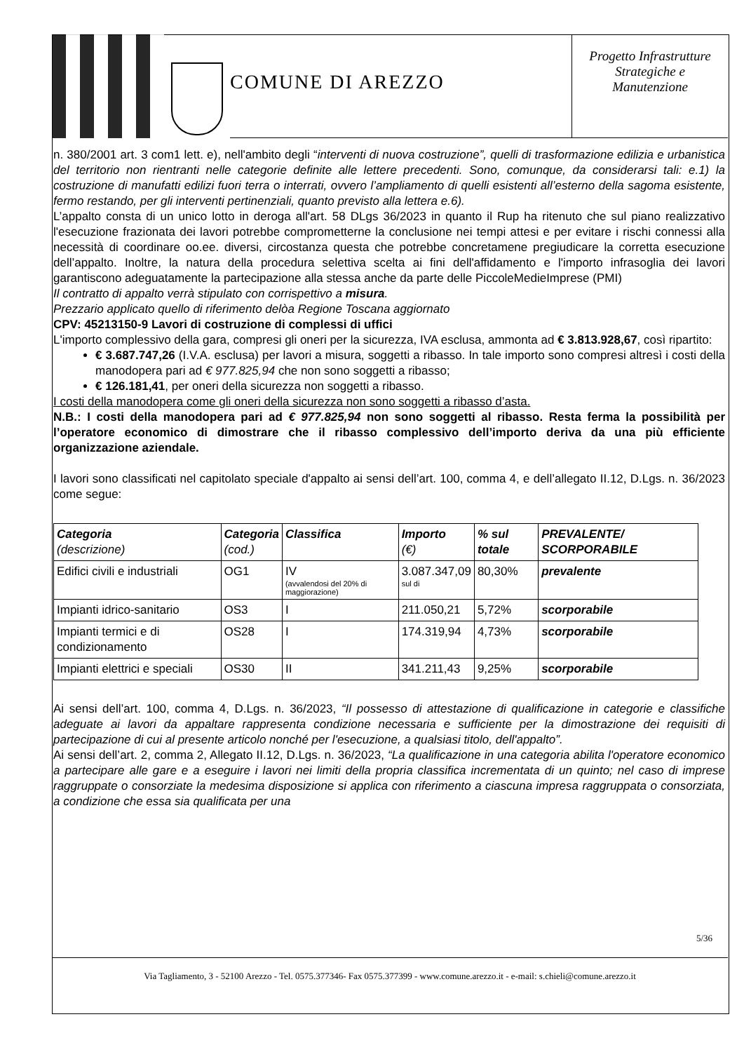COMUNE DI AREZZO
Progetto Infrastrutture
Strategiche e
Manutenzione
n. 380/2001 art. 3 com1 lett. e), nell'ambito degli “interventi di nuova costruzione”, quelli di trasformazione edilizia e urbanistica del territorio non rientranti nelle categorie definite alle lettere precedenti. Sono, comunque, da considerarsi tali: e.1) la costruzione di manufatti edilizi fuori terra o interrati, ovvero l’ampliamento di quelli esistenti all’esterno della sagoma esistente, fermo restando, per gli interventi pertinenziali, quanto previsto alla lettera e.6).
L’appalto consta di un unico lotto in deroga all'art. 58 DLgs 36/2023 in quanto il Rup ha ritenuto che sul piano realizzativo l'esecuzione frazionata dei lavori potrebbe comprometterne la conclusione nei tempi attesi e per evitare i rischi connessi alla necessità di coordinare oo.ee. diversi, circostanza questa che potrebbe concretamene pregiudicare la corretta esecuzione dell’appalto. Inoltre, la natura della procedura selettiva scelta ai fini dell'affidamento e l'importo infrasoglia dei lavori garantiscono adeguatamente la partecipazione alla stessa anche da parte delle PiccoleMedieImprese (PMI)
Il contratto di appalto verrà stipulato con corrispettivo a misura.
Prezzario applicato quello di riferimento delòa Regione Toscana aggiornato
CPV: 45213150-9 Lavori di costruzione di complessi di uffici
L'importo complessivo della gara, compresi gli oneri per la sicurezza, IVA esclusa, ammonta ad € 3.813.928,67, così ripartito:
€ 3.687.747,26 (I.V.A. esclusa) per lavori a misura, soggetti a ribasso. In tale importo sono compresi altresì i costi della manodopera pari ad € 977.825,94 che non sono soggetti a ribasso;
€ 126.181,41, per oneri della sicurezza non soggetti a ribasso.
I costi della manodopera come gli oneri della sicurezza non sono soggetti a ribasso d’asta.
N.B.: I costi della manodopera pari ad € 977.825,94 non sono soggetti al ribasso. Resta ferma la possibilità per l’operatore economico di dimostrare che il ribasso complessivo dell’importo deriva da una più efficiente organizzazione aziendale.
I lavori sono classificati nel capitolato speciale d'appalto ai sensi dell’art. 100, comma 4, e dell’allegato II.12, D.Lgs. n. 36/2023 come segue:
| Categoria (descrizione) | Categoria (cod.) | Classifica | Importo (€) | % sul totale | PREVALENTE/ SCORPORABILE |
| --- | --- | --- | --- | --- | --- |
| Edifici civili e industriali | OG1 | IV (avvalendosi del 20% di maggiorazione) | 3.087.347,09 sul di | 80,30% | prevalente |
| Impianti idrico-sanitario | OS3 | I | 211.050,21 | 5,72% | scorporabile |
| Impianti termici e di condizionamento | OS28 | I | 174.319,94 | 4,73% | scorporabile |
| Impianti elettrici e speciali | OS30 | II | 341.211,43 | 9,25% | scorporabile |
Ai sensi dell’art. 100, comma 4, D.Lgs. n. 36/2023, “Il possesso di attestazione di qualificazione in categorie e classifiche adeguate ai lavori da appaltare rappresenta condizione necessaria e sufficiente per la dimostrazione dei requisiti di partecipazione di cui al presente articolo nonché per l'esecuzione, a qualsiasi titolo, dell'appalto”.
Ai sensi dell’art. 2, comma 2, Allegato II.12, D.Lgs. n. 36/2023, “La qualificazione in una categoria abilita l'operatore economico a partecipare alle gare e a eseguire i lavori nei limiti della propria classifica incrementata di un quinto; nel caso di imprese raggruppate o consorziate la medesima disposizione si applica con riferimento a ciascuna impresa raggruppata o consorziata, a condizione che essa sia qualificata per una
5/36
Via Tagliamento, 3 - 52100 Arezzo - Tel. 0575.377346- Fax 0575.377399 - www.comune.arezzo.it - e-mail: s.chieli@comune.arezzo.it